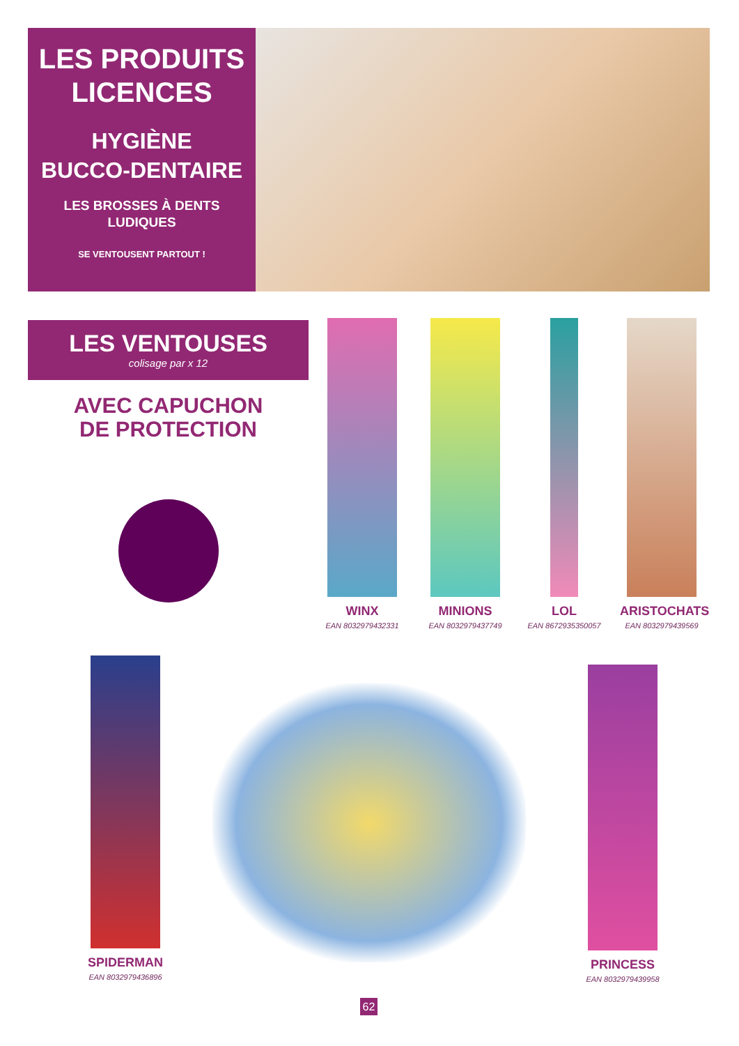LES PRODUITS
LICENCES
HYGIÈNE
BUCCO-DENTAIRE
LES BROSSES À DENTS
LUDIQUES
SE VENTOUSENT PARTOUT !
LES VENTOUSES
colisage par x 12
AVEC CAPUCHON
DE PROTECTION
WINX
EAN 8032979432331
MINIONS
EAN 8032979437749
LOL
EAN 8672935350057
ARISTOCHATS
EAN 8032979439569
SPIDERMAN
EAN 8032979436896
PRINCESS
EAN 8032979439958
62